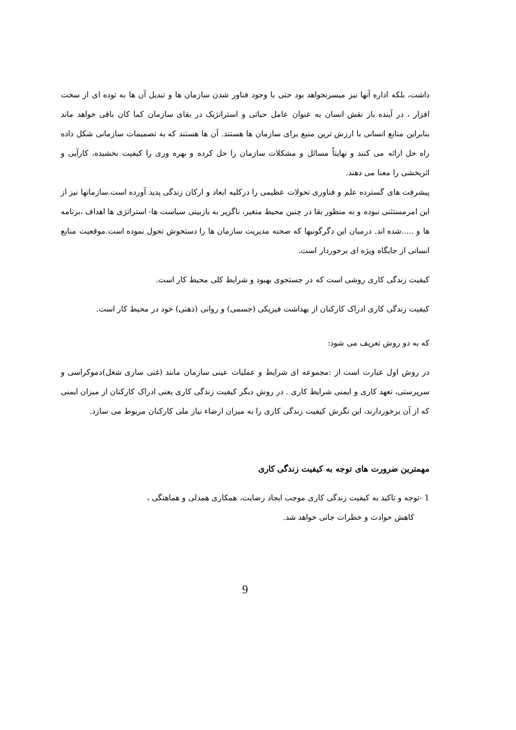داشت، بلکه اداره آنها نیز میسرنخواهد بود حتی با وجود فناور شدن سازمان ها و تبدیل آن ها به توده ای از سخت افزار ، در آینده باز نقش انسان به عنوان عامل حیاتی و استراتژیک در بقای سازمان کما کان باقی خواهد ماند بنابراین منابع انسانی با ارزش ترین منبع برای سازمان ها هستند. آن ها هستند که به تصمیمات سازمانی شکل داده راه حل ارائه می کنند و نهایتاً مسائل و مشکلات سازمان را حل کرده و بهره وری را کیفیت بخشیده، کارآیی و اثربخشی را معنا می دهند.
پیشرفت های گسترده علم و فناوری تحولات عظیمی را درکلیه ابعاد و ارکان زندگی پدید آورده است.سازمانها نیز از این امرمستثنی نبوده و به منظور بقا در چنین محیط متغیر، ناگزیر به بازبینی سیاست ها- استراتژی ها اهداف ،برنامه ها و .....شده اند. درمیان این دگرگونیها که صحنه مدیریت سازمان ها را دستخوش تحول نموده است.موقعیت منابع انسانی از جایگاه ویژه ای برخوردار است.
کیفیت زندگی کاری روشی است که در جستجوی بهبود و شرایط کلی محیط کار است.
کیفیت زندگی کاری ادراک کارکنان از بهداشت فیزیکی (جسمی) و روانی (ذهنی) خود در محیط کار است.
که به دو روش تعریف می شود:
در روش اول عبارت است از :مجموعه ای شرایط و عملیات عینی سازمان مانند (غنی سازی شغل)دموکراسی و سرپرستی، تعهد کاری و ایمنی شرایط کاری . در روش دیگر کیفیت زندگی کاری یعنی ادراک کارکنان از میزان ایمنی که از آن برخوردارند، این نگرش کیفیت زندگی کاری را به میزان ارضاء نیاز ملی کارکنان مربوط می سازد.
مهمترین ضرورت های توجه به کیفیت زندگی کاری
1 -توجه و تاکید به کیفیت زندگی کاری موجب ایجاد رضایت، همکاری همدلی و هماهنگی ،
کاهش حوادث و خطرات جانی خواهد شد.
9